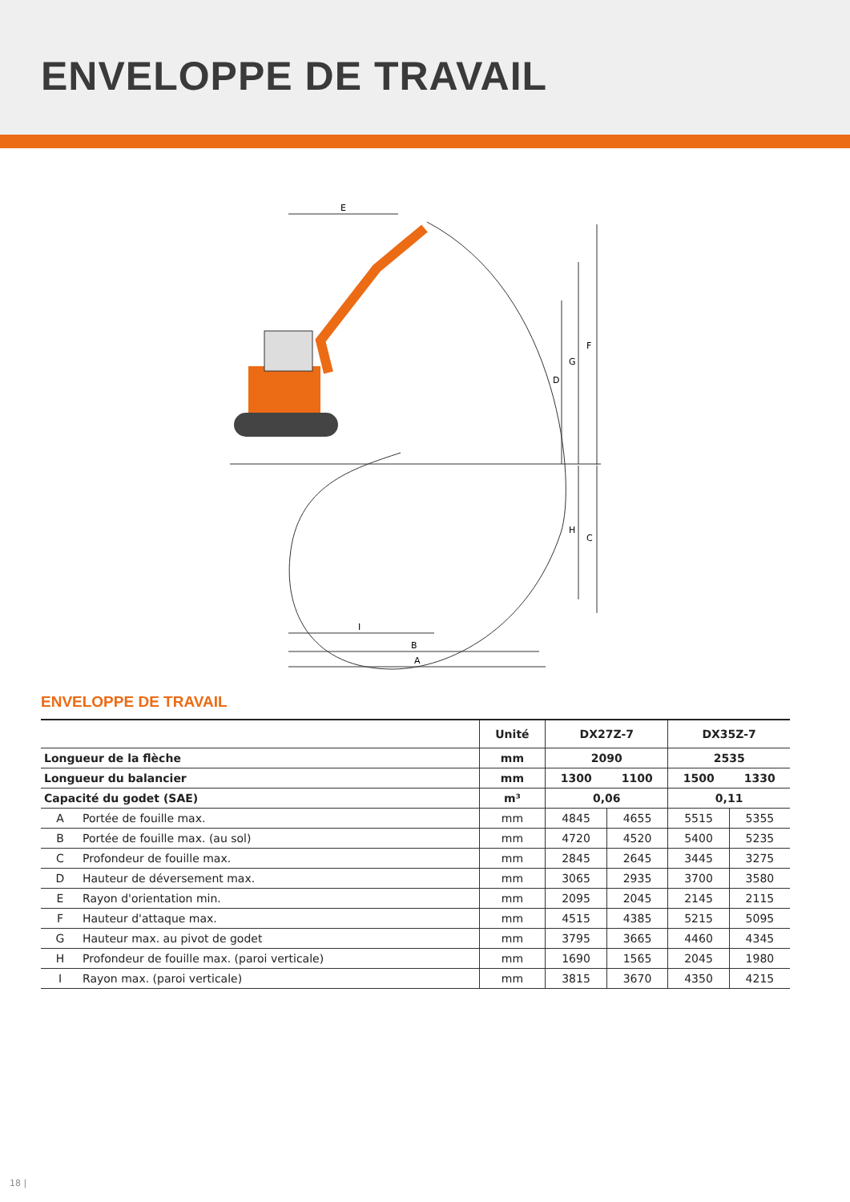ENVELOPPE DE TRAVAIL
E
F
G
D
H
C
I
B
A
ENVELOPPE DE TRAVAIL
| | | Unité | DX27Z-7 | | DX35Z-7 | |
| --- | --- | --- | --- | --- | --- | --- |
| Longueur de la flèche | | mm | 2090 | | 2535 | |
| Longueur du balancier | | mm | 1300 | 1100 | 1500 | 1330 |
| Capacité du godet (SAE) | | m³ | 0,06 | | 0,11 | |
| A | Portée de fouille max. | mm | 4845 | 4655 | 5515 | 5355 |
| B | Portée de fouille max. (au sol) | mm | 4720 | 4520 | 5400 | 5235 |
| C | Profondeur de fouille max. | mm | 2845 | 2645 | 3445 | 3275 |
| D | Hauteur de déversement max. | mm | 3065 | 2935 | 3700 | 3580 |
| E | Rayon d'orientation min. | mm | 2095 | 2045 | 2145 | 2115 |
| F | Hauteur d'attaque max. | mm | 4515 | 4385 | 5215 | 5095 |
| G | Hauteur max. au pivot de godet | mm | 3795 | 3665 | 4460 | 4345 |
| H | Profondeur de fouille max. (paroi verticale) | mm | 1690 | 1565 | 2045 | 1980 |
| I | Rayon max. (paroi verticale) | mm | 3815 | 3670 | 4350 | 4215 |
18 |